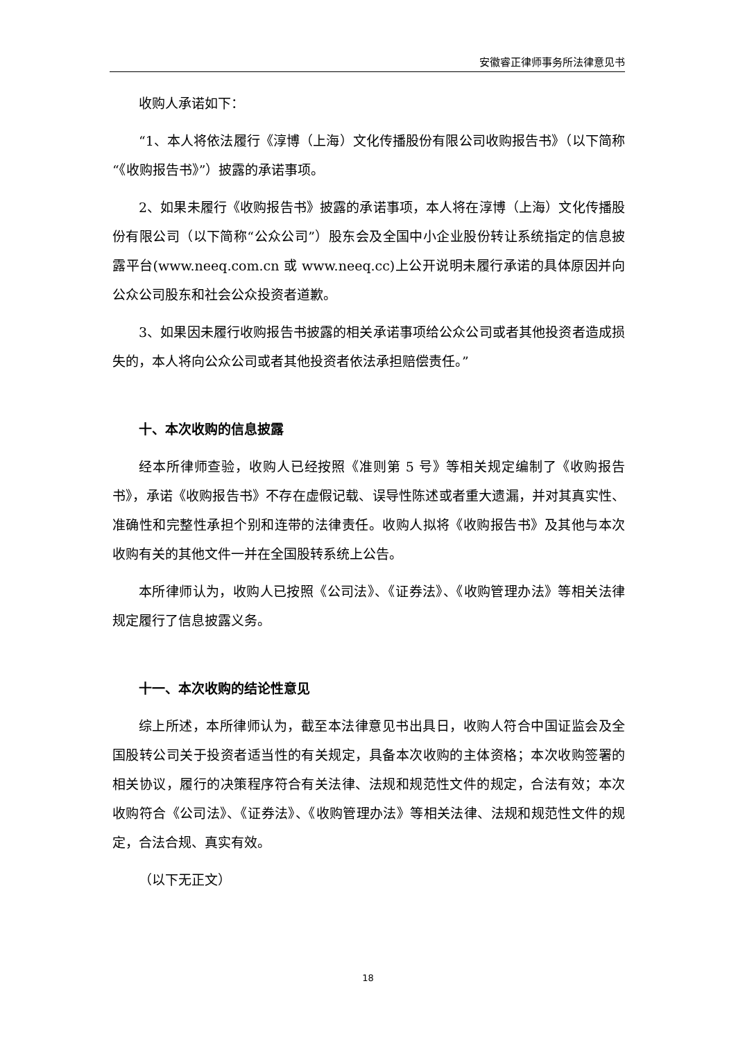安徽睿正律师事务所法律意见书
收购人承诺如下：
“1、本人将依法履行《淳博（上海）文化传播股份有限公司收购报告书》（以下简称“《收购报告书》”）披露的承诺事项。
2、如果未履行《收购报告书》披露的承诺事项，本人将在淳博（上海）文化传播股份有限公司（以下简称“公众公司”）股东会及全国中小企业股份转让系统指定的信息披露平台(www.neeq.com.cn 或 www.neeq.cc)上公开说明未履行承诺的具体原因并向公众公司股东和社会公众投资者道歉。
3、如果因未履行收购报告书披露的相关承诺事项给公众公司或者其他投资者造成损失的，本人将向公众公司或者其他投资者依法承担赔偿责任。”
十、本次收购的信息披露
经本所律师查验，收购人已经按照《准则第 5 号》等相关规定编制了《收购报告书》，承诺《收购报告书》不存在虚假记载、误导性陈述或者重大遗漏，并对其真实性、准确性和完整性承担个别和连带的法律责任。收购人拟将《收购报告书》及其他与本次收购有关的其他文件一并在全国股转系统上公告。
本所律师认为，收购人已按照《公司法》、《证券法》、《收购管理办法》等相关法律规定履行了信息披露义务。
十一、本次收购的结论性意见
综上所述，本所律师认为，截至本法律意见书出具日，收购人符合中国证监会及全国股转公司关于投资者适当性的有关规定，具备本次收购的主体资格；本次收购签署的相关协议，履行的决策程序符合有关法律、法规和规范性文件的规定，合法有效；本次收购符合《公司法》、《证券法》、《收购管理办法》等相关法律、法规和规范性文件的规定，合法合规、真实有效。
（以下无正文）
18